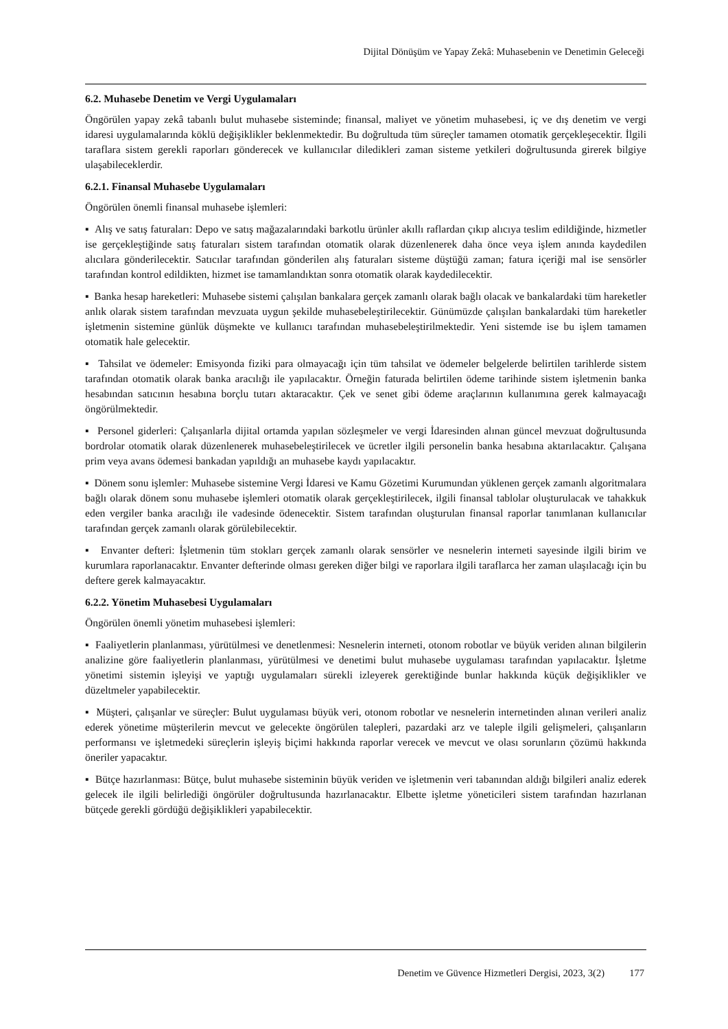Dijital Dönüşüm ve Yapay Zekâ: Muhasebenin ve Denetimin Geleceği
6.2. Muhasebe Denetim ve Vergi Uygulamaları
Öngörülen yapay zekâ tabanlı bulut muhasebe sisteminde; finansal, maliyet ve yönetim muhasebesi, iç ve dış denetim ve vergi idaresi uygulamalarında köklü değişiklikler beklenmektedir. Bu doğrultuda tüm süreçler tamamen otomatik gerçekleşecektir. İlgili taraflara sistem gerekli raporları gönderecek ve kullanıcılar diledikleri zaman sisteme yetkileri doğrultusunda girerek bilgiye ulaşabileceklerdir.
6.2.1. Finansal Muhasebe Uygulamaları
Öngörülen önemli finansal muhasebe işlemleri:
▪ Alış ve satış faturaları: Depo ve satış mağazalarındaki barkotlu ürünler akıllı raflardan çıkıp alıcıya teslim edildiğinde, hizmetler ise gerçekleştiğinde satış faturaları sistem tarafından otomatik olarak düzenlenerek daha önce veya işlem anında kaydedilen alıcılara gönderilecektir. Satıcılar tarafından gönderilen alış faturaları sisteme düştüğü zaman; fatura içeriği mal ise sensörler tarafından kontrol edildikten, hizmet ise tamamlandıktan sonra otomatik olarak kaydedilecektir.
▪ Banka hesap hareketleri: Muhasebe sistemi çalışılan bankalara gerçek zamanlı olarak bağlı olacak ve bankalardaki tüm hareketler anlık olarak sistem tarafından mevzuata uygun şekilde muhasebeleştirilecektir. Günümüzde çalışılan bankalardaki tüm hareketler işletmenin sistemine günlük düşmekte ve kullanıcı tarafından muhasebeleştirilmektedir. Yeni sistemde ise bu işlem tamamen otomatik hale gelecektir.
▪ Tahsilat ve ödemeler: Emisyonda fiziki para olmayacağı için tüm tahsilat ve ödemeler belgelerde belirtilen tarihlerde sistem tarafından otomatik olarak banka aracılığı ile yapılacaktır. Örneğin faturada belirtilen ödeme tarihinde sistem işletmenin banka hesabından satıcının hesabına borçlu tutarı aktaracaktır. Çek ve senet gibi ödeme araçlarının kullanımına gerek kalmayacağı öngörülmektedir.
▪ Personel giderleri: Çalışanlarla dijital ortamda yapılan sözleşmeler ve vergi İdaresinden alınan güncel mevzuat doğrultusunda bordrolar otomatik olarak düzenlenerek muhasebeleştirilecek ve ücretler ilgili personelin banka hesabına aktarılacaktır. Çalışana prim veya avans ödemesi bankadan yapıldığı an muhasebe kaydı yapılacaktır.
▪ Dönem sonu işlemler: Muhasebe sistemine Vergi İdaresi ve Kamu Gözetimi Kurumundan yüklenen gerçek zamanlı algoritmalara bağlı olarak dönem sonu muhasebe işlemleri otomatik olarak gerçekleştirilecek, ilgili finansal tablolar oluşturulacak ve tahakkuk eden vergiler banka aracılığı ile vadesinde ödenecektir. Sistem tarafından oluşturulan finansal raporlar tanımlanan kullanıcılar tarafından gerçek zamanlı olarak görülebilecektir.
▪ Envanter defteri: İşletmenin tüm stokları gerçek zamanlı olarak sensörler ve nesnelerin interneti sayesinde ilgili birim ve kurumlara raporlanacaktır. Envanter defterinde olması gereken diğer bilgi ve raporlara ilgili taraflarca her zaman ulaşılacağı için bu deftere gerek kalmayacaktır.
6.2.2. Yönetim Muhasebesi Uygulamaları
Öngörülen önemli yönetim muhasebesi işlemleri:
▪ Faaliyetlerin planlanması, yürütülmesi ve denetlenmesi: Nesnelerin interneti, otonom robotlar ve büyük veriden alınan bilgilerin analizine göre faaliyetlerin planlanması, yürütülmesi ve denetimi bulut muhasebe uygulaması tarafından yapılacaktır. İşletme yönetimi sistemin işleyişi ve yaptığı uygulamaları sürekli izleyerek gerektiğinde bunlar hakkında küçük değişiklikler ve düzeltmeler yapabilecektir.
▪ Müşteri, çalışanlar ve süreçler: Bulut uygulaması büyük veri, otonom robotlar ve nesnelerin internetinden alınan verileri analiz ederek yönetime müşterilerin mevcut ve gelecekte öngörülen talepleri, pazardaki arz ve taleple ilgili gelişmeleri, çalışanların performansı ve işletmedeki süreçlerin işleyiş biçimi hakkında raporlar verecek ve mevcut ve olası sorunların çözümü hakkında öneriler yapacaktır.
▪ Bütçe hazırlanması: Bütçe, bulut muhasebe sisteminin büyük veriden ve işletmenin veri tabanından aldığı bilgileri analiz ederek gelecek ile ilgili belirlediği öngörüler doğrultusunda hazırlanacaktır. Elbette işletme yöneticileri sistem tarafından hazırlanan bütçede gerekli gördüğü değişiklikleri yapabilecektir.
Denetim ve Güvence Hizmetleri Dergisi, 2023, 3(2) 177